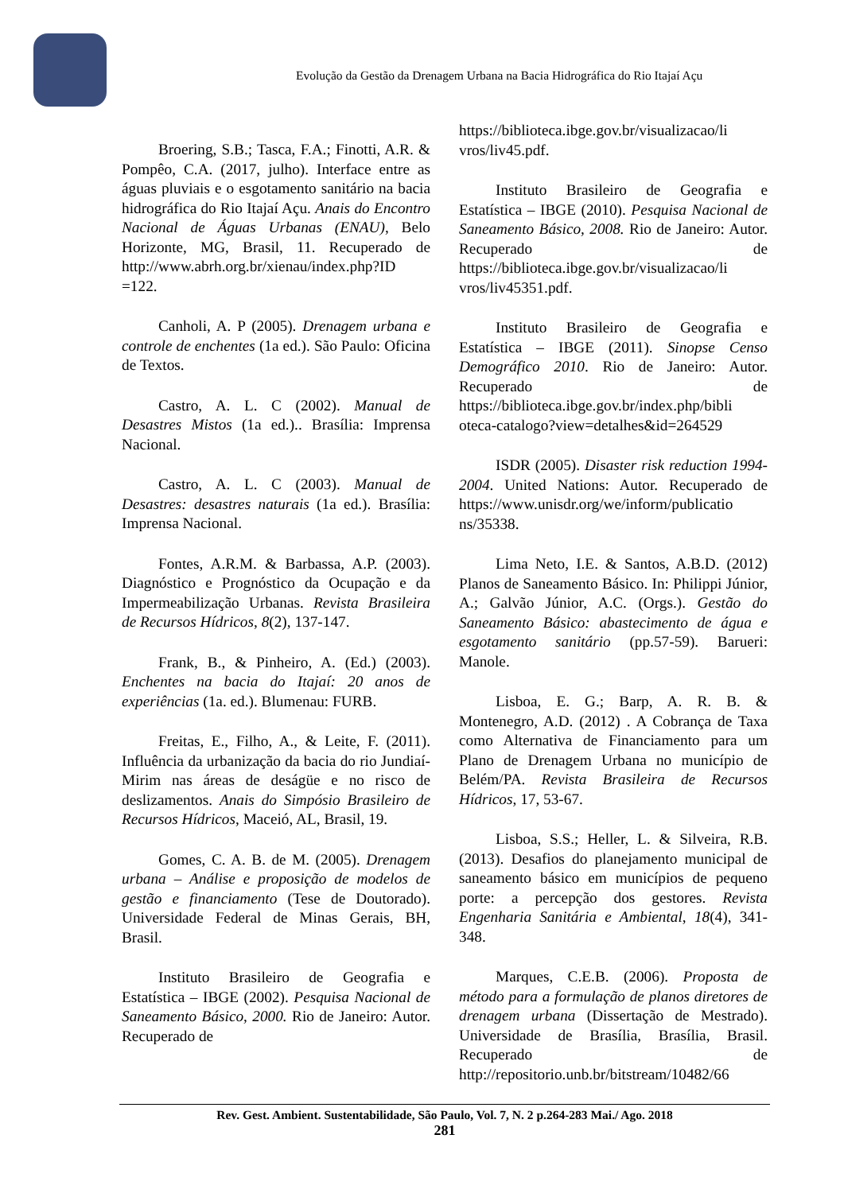Evolução da Gestão da Drenagem Urbana na Bacia Hidrográfica do Rio Itajaí Açu
Broering, S.B.; Tasca, F.A.; Finotti, A.R. & Pompêo, C.A. (2017, julho). Interface entre as águas pluviais e o esgotamento sanitário na bacia hidrográfica do Rio Itajaí Açu. Anais do Encontro Nacional de Águas Urbanas (ENAU), Belo Horizonte, MG, Brasil, 11. Recuperado de http://www.abrh.org.br/xienau/index.php?ID =122.
Canholi, A. P (2005). Drenagem urbana e controle de enchentes (1a ed.). São Paulo: Oficina de Textos.
Castro, A. L. C (2002). Manual de Desastres Mistos (1a ed.).. Brasília: Imprensa Nacional.
Castro, A. L. C (2003). Manual de Desastres: desastres naturais (1a ed.). Brasília: Imprensa Nacional.
Fontes, A.R.M. & Barbassa, A.P. (2003). Diagnóstico e Prognóstico da Ocupação e da Impermeabilização Urbanas. Revista Brasileira de Recursos Hídricos, 8(2), 137-147.
Frank, B., & Pinheiro, A. (Ed.) (2003). Enchentes na bacia do Itajaí: 20 anos de experiências (1a. ed.). Blumenau: FURB.
Freitas, E., Filho, A., & Leite, F. (2011). Influência da urbanização da bacia do rio Jundiaí-Mirim nas áreas de deságüe e no risco de deslizamentos. Anais do Simpósio Brasileiro de Recursos Hídricos, Maceió, AL, Brasil, 19.
Gomes, C. A. B. de M. (2005). Drenagem urbana – Análise e proposição de modelos de gestão e financiamento (Tese de Doutorado). Universidade Federal de Minas Gerais, BH, Brasil.
Instituto Brasileiro de Geografia e Estatística – IBGE (2002). Pesquisa Nacional de Saneamento Básico, 2000. Rio de Janeiro: Autor. Recuperado de
https://biblioteca.ibge.gov.br/visualizacao/li vros/liv45.pdf.
Instituto Brasileiro de Geografia e Estatística – IBGE (2010). Pesquisa Nacional de Saneamento Básico, 2008. Rio de Janeiro: Autor. Recuperado de https://biblioteca.ibge.gov.br/visualizacao/li vros/liv45351.pdf.
Instituto Brasileiro de Geografia e Estatística – IBGE (2011). Sinopse Censo Demográfico 2010. Rio de Janeiro: Autor. Recuperado de https://biblioteca.ibge.gov.br/index.php/bibli oteca-catalogo?view=detalhes&id=264529
ISDR (2005). Disaster risk reduction 1994-2004. United Nations: Autor. Recuperado de https://www.unisdr.org/we/inform/publicatio ns/35338.
Lima Neto, I.E. & Santos, A.B.D. (2012) Planos de Saneamento Básico. In: Philippi Júnior, A.; Galvão Júnior, A.C. (Orgs.). Gestão do Saneamento Básico: abastecimento de água e esgotamento sanitário (pp.57-59). Barueri: Manole.
Lisboa, E. G.; Barp, A. R. B. & Montenegro, A.D. (2012) . A Cobrança de Taxa como Alternativa de Financiamento para um Plano de Drenagem Urbana no município de Belém/PA. Revista Brasileira de Recursos Hídricos, 17, 53-67.
Lisboa, S.S.; Heller, L. & Silveira, R.B. (2013). Desafios do planejamento municipal de saneamento básico em municípios de pequeno porte: a percepção dos gestores. Revista Engenharia Sanitária e Ambiental, 18(4), 341-348.
Marques, C.E.B. (2006). Proposta de método para a formulação de planos diretores de drenagem urbana (Dissertação de Mestrado). Universidade de Brasília, Brasília, Brasil. Recuperado de http://repositorio.unb.br/bitstream/10482/66
Rev. Gest. Ambient. Sustentabilidade, São Paulo, Vol. 7, N. 2 p.264-283 Mai./ Ago. 2018
281